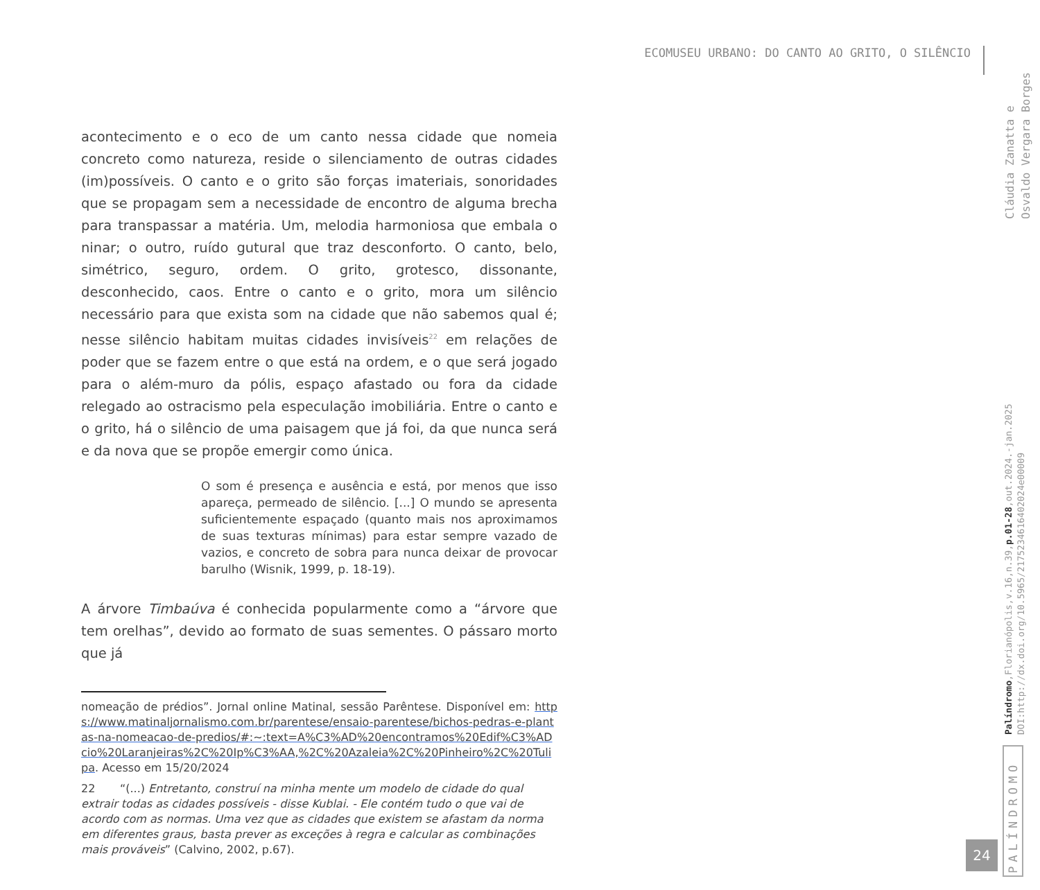ECOMUSEU URBANO: DO CANTO AO GRITO, O SILÊNCIO
Cláudia Zanatta e
Osvaldo Vergara Borges
Palíndromo,Florianópolis,v.16,n.39,p.01-28,out.2024.-jan.2025
DOI:http://dx.doi.org/10.5965/2175234616402024e00009
PALÍNDROMO
24
acontecimento e o eco de um canto nessa cidade que nomeia concreto como natureza, reside o silenciamento de outras cidades (im)possíveis. O canto e o grito são forças imateriais, sonoridades que se propagam sem a necessidade de encontro de alguma brecha para transpassar a matéria. Um, melodia harmoniosa que embala o ninar; o outro, ruído gutural que traz desconforto. O canto, belo, simétrico, seguro, ordem. O grito, grotesco, dissonante, desconhecido, caos. Entre o canto e o grito, mora um silêncio necessário para que exista som na cidade que não sabemos qual é; nesse silêncio habitam muitas cidades invisíveis<sup>22</sup> em relações de poder que se fazem entre o que está na ordem, e o que será jogado para o além-muro da pólis, espaço afastado ou fora da cidade relegado ao ostracismo pela especulação imobiliária. Entre o canto e o grito, há o silêncio de uma paisagem que já foi, da que nunca será e da nova que se propõe emergir como única.
O som é presença e ausência e está, por menos que isso apareça, permeado de silêncio. [...] O mundo se apresenta suficientemente espaçado (quanto mais nos aproximamos de suas texturas mínimas) para estar sempre vazado de vazios, e concreto de sobra para nunca deixar de provocar barulho (Wisnik, 1999, p. 18-19).
A árvore Timbaúva é conhecida popularmente como a “árvore que tem orelhas”, devido ao formato de suas sementes. O pássaro morto que já
nomeação de prédios”. Jornal online Matinal, sessão Parêntese. Disponível em: https://www.matinaljornalismo.com.br/parentese/ensaio-parentese/bichos-pedras-e-plantas-na-nomeacao-de-predios/#:~:text=A%C3%AD%20encontramos%20Edif%C3%ADcio%20Laranjeiras%2C%20Ip%C3%AA,%2C%20Azaleia%2C%20Pinheiro%2C%20Tulipa. Acesso em 15/20/2024
22 “(...) Entretanto, construí na minha mente um modelo de cidade do qual extrair todas as cidades possíveis - disse Kublai. - Ele contém tudo o que vai de acordo com as normas. Uma vez que as cidades que existem se afastam da norma em diferentes graus, basta prever as exceções à regra e calcular as combinações mais prováveis” (Calvino, 2002, p.67).